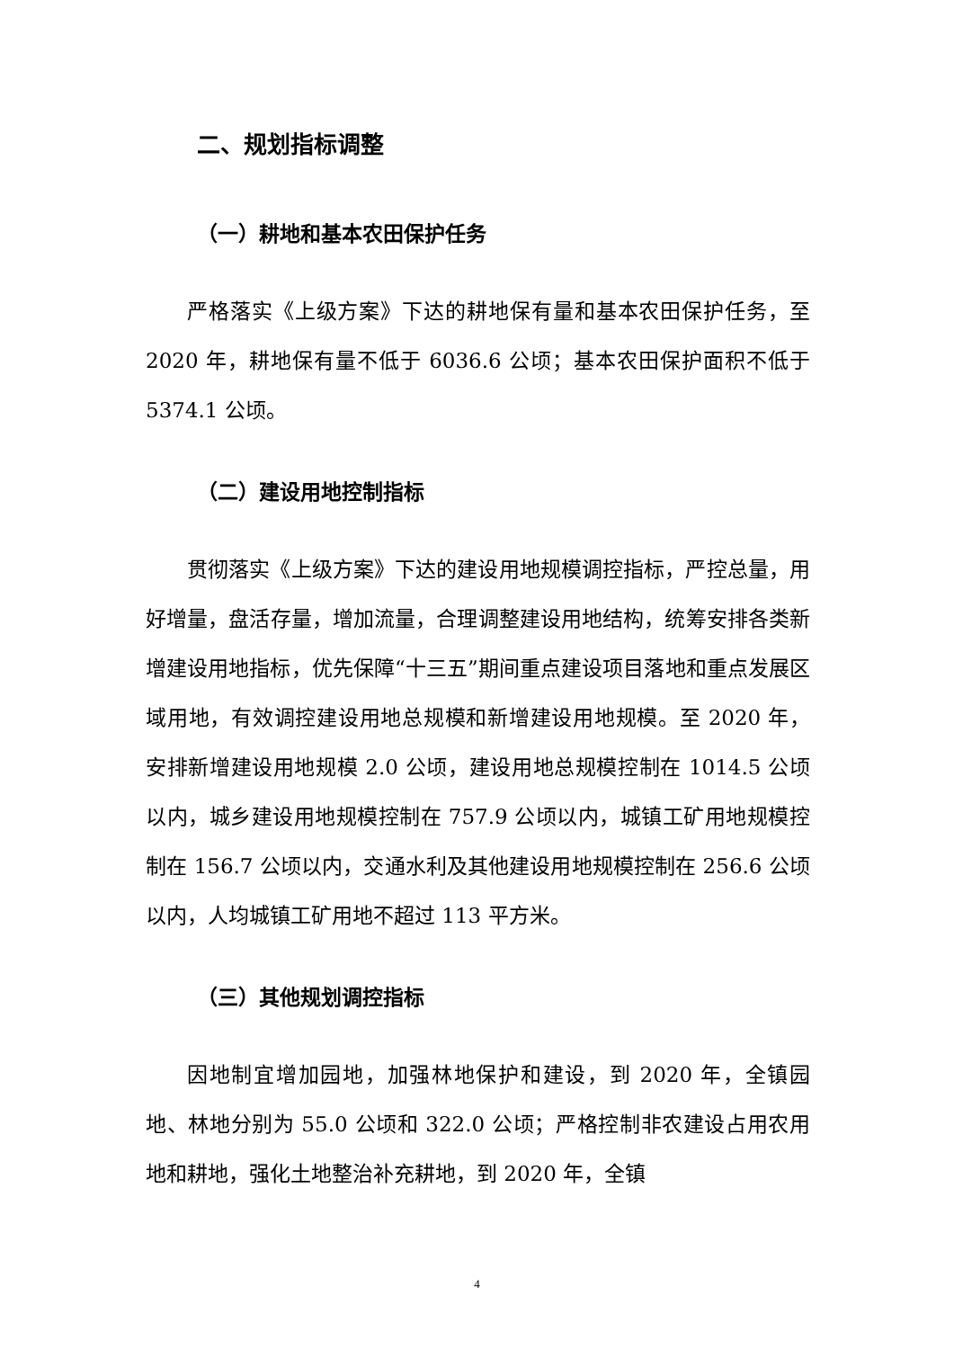二、规划指标调整
（一）耕地和基本农田保护任务
严格落实《上级方案》下达的耕地保有量和基本农田保护任务，至 2020 年，耕地保有量不低于 6036.6 公顷；基本农田保护面积不低于 5374.1 公顷。
（二）建设用地控制指标
贯彻落实《上级方案》下达的建设用地规模调控指标，严控总量，用好增量，盘活存量，增加流量，合理调整建设用地结构，统筹安排各类新增建设用地指标，优先保障“十三五”期间重点建设项目落地和重点发展区域用地，有效调控建设用地总规模和新增建设用地规模。至 2020 年，安排新增建设用地规模 2.0 公顷，建设用地总规模控制在 1014.5 公顷以内，城乡建设用地规模控制在 757.9 公顷以内，城镇工矿用地规模控制在 156.7 公顷以内，交通水利及其他建设用地规模控制在 256.6 公顷以内，人均城镇工矿用地不超过 113 平方米。
（三）其他规划调控指标
因地制宜增加园地，加强林地保护和建设，到 2020 年，全镇园地、林地分别为 55.0 公顷和 322.0 公顷；严格控制非农建设占用农用地和耕地，强化土地整治补充耕地，到 2020 年，全镇
4